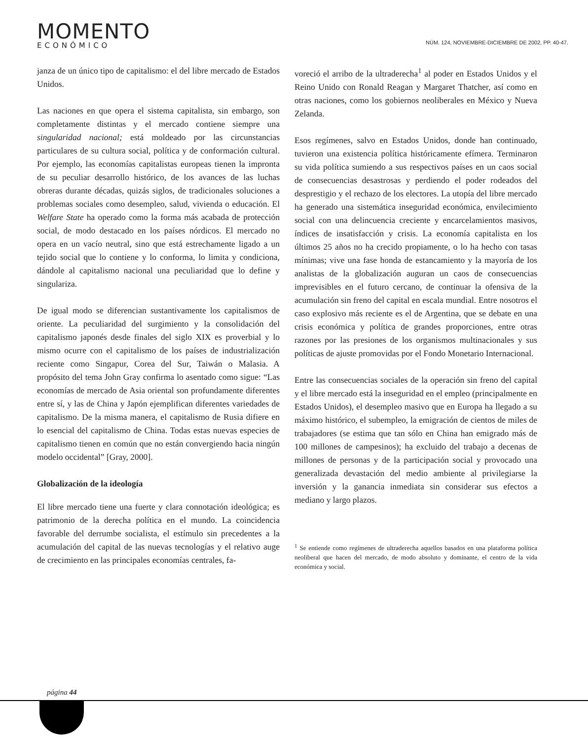MOMENTO
ECONÓMICO
NÚM. 124, NOVIEMBRE-DICIEMBRE DE 2002, PP. 40-47.
janza de un único tipo de capitalismo: el del libre mercado de Estados Unidos.
Las naciones en que opera el sistema capitalista, sin embargo, son completamente distintas y el mercado contiene siempre una singularidad nacional; está moldeado por las circunstancias particulares de su cultura social, política y de conformación cultural. Por ejemplo, las economías capitalistas europeas tienen la impronta de su peculiar desarrollo histórico, de los avances de las luchas obreras durante décadas, quizás siglos, de tradicionales soluciones a problemas sociales como desempleo, salud, vivienda o educación. El Welfare State ha operado como la forma más acabada de protección social, de modo destacado en los países nórdicos. El mercado no opera en un vacío neutral, sino que está estrechamente ligado a un tejido social que lo contiene y lo conforma, lo limita y condiciona, dándole al capitalismo nacional una peculiaridad que lo define y singulariza.
De igual modo se diferencian sustantivamente los capitalismos de oriente. La peculiaridad del surgimiento y la consolidación del capitalismo japonés desde finales del siglo XIX es proverbial y lo mismo ocurre con el capitalismo de los países de industrialización reciente como Singapur, Corea del Sur, Taiwán o Malasia. A propósito del tema John Gray confirma lo asentado como sigue: “Las economías de mercado de Asia oriental son profundamente diferentes entre sí, y las de China y Japón ejemplifican diferentes variedades de capitalismo. De la misma manera, el capitalismo de Rusia difiere en lo esencial del capitalismo de China. Todas estas nuevas especies de capitalismo tienen en común que no están convergiendo hacia ningún modelo occidental” [Gray, 2000].
Globalización de la ideología
El libre mercado tiene una fuerte y clara connotación ideológica; es patrimonio de la derecha política en el mundo. La coincidencia favorable del derrumbe socialista, el estímulo sin precedentes a la acumulación del capital de las nuevas tecnologías y el relativo auge de crecimiento en las principales economías centrales, fa-
voreció el arribo de la ultraderecha<sup>1</sup> al poder en Estados Unidos y el Reino Unido con Ronald Reagan y Margaret Thatcher, así como en otras naciones, como los gobiernos neoliberales en México y Nueva Zelanda.
Esos regímenes, salvo en Estados Unidos, donde han continuado, tuvieron una existencia política históricamente efímera. Terminaron su vida política sumiendo a sus respectivos países en un caos social de consecuencias desastrosas y perdiendo el poder rodeados del desprestigio y el rechazo de los electores. La utopía del libre mercado ha generado una sistemática inseguridad económica, envilecimiento social con una delincuencia creciente y encarcelamientos masivos, índices de insatisfacción y crisis. La economía capitalista en los últimos 25 años no ha crecido propiamente, o lo ha hecho con tasas mínimas; vive una fase honda de estancamiento y la mayoría de los analistas de la globalización auguran un caos de consecuencias imprevisibles en el futuro cercano, de continuar la ofensiva de la acumulación sin freno del capital en escala mundial. Entre nosotros el caso explosivo más reciente es el de Argentina, que se debate en una crisis económica y política de grandes proporciones, entre otras razones por las presiones de los organismos multinacionales y sus políticas de ajuste promovidas por el Fondo Monetario Internacional.
Entre las consecuencias sociales de la operación sin freno del capital y el libre mercado está la inseguridad en el empleo (principalmente en Estados Unidos), el desempleo masivo que en Europa ha llegado a su máximo histórico, el subempleo, la emigración de cientos de miles de trabajadores (se estima que tan sólo en China han emigrado más de 100 millones de campesinos); ha excluido del trabajo a decenas de millones de personas y de la participación social y provocado una generalizada devastación del medio ambiente al privilegiarse la inversión y la ganancia inmediata sin considerar sus efectos a mediano y largo plazos.
<sup>1</sup> Se entiende como regímenes de ultraderecha aquellos basados en una plataforma política neoliberal que hacen del mercado, de modo absoluto y dominante, el centro de la vida económica y social.
página 44